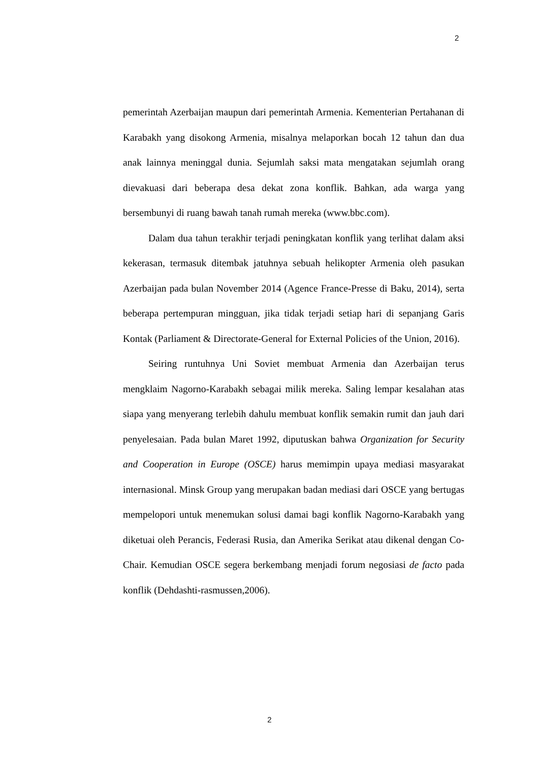2
pemerintah Azerbaijan maupun dari pemerintah Armenia. Kementerian Pertahanan di Karabakh yang disokong Armenia, misalnya melaporkan bocah 12 tahun dan dua anak lainnya meninggal dunia. Sejumlah saksi mata mengatakan sejumlah orang dievakuasi dari beberapa desa dekat zona konflik. Bahkan, ada warga yang bersembunyi di ruang bawah tanah rumah mereka (www.bbc.com).
Dalam dua tahun terakhir terjadi peningkatan konflik yang terlihat dalam aksi kekerasan, termasuk ditembak jatuhnya sebuah helikopter Armenia oleh pasukan Azerbaijan pada bulan November 2014 (Agence France-Presse di Baku, 2014), serta beberapa pertempuran mingguan, jika tidak terjadi setiap hari di sepanjang Garis Kontak (Parliament & Directorate-General for External Policies of the Union, 2016).
Seiring runtuhnya Uni Soviet membuat Armenia dan Azerbaijan terus mengklaim Nagorno-Karabakh sebagai milik mereka. Saling lempar kesalahan atas siapa yang menyerang terlebih dahulu membuat konflik semakin rumit dan jauh dari penyelesaian. Pada bulan Maret 1992, diputuskan bahwa Organization for Security and Cooperation in Europe (OSCE) harus memimpin upaya mediasi masyarakat internasional. Minsk Group yang merupakan badan mediasi dari OSCE yang bertugas mempelopori untuk menemukan solusi damai bagi konflik Nagorno-Karabakh yang diketuai oleh Perancis, Federasi Rusia, dan Amerika Serikat atau dikenal dengan Co-Chair. Kemudian OSCE segera berkembang menjadi forum negosiasi de facto pada konflik (Dehdashti-rasmussen,2006).
2